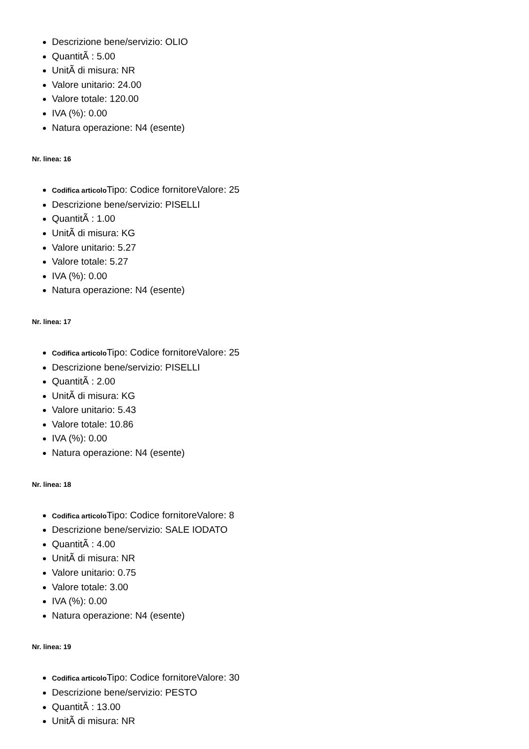Descrizione bene/servizio: OLIO
QuantitÃ : 5.00
UnitÃ di misura: NR
Valore unitario: 24.00
Valore totale: 120.00
IVA (%): 0.00
Natura operazione: N4 (esente)
Nr. linea: 16
Codifica articolo Tipo: Codice fornitoreValore: 25
Descrizione bene/servizio: PISELLI
QuantitÃ : 1.00
UnitÃ di misura: KG
Valore unitario: 5.27
Valore totale: 5.27
IVA (%): 0.00
Natura operazione: N4 (esente)
Nr. linea: 17
Codifica articolo Tipo: Codice fornitoreValore: 25
Descrizione bene/servizio: PISELLI
QuantitÃ : 2.00
UnitÃ di misura: KG
Valore unitario: 5.43
Valore totale: 10.86
IVA (%): 0.00
Natura operazione: N4 (esente)
Nr. linea: 18
Codifica articolo Tipo: Codice fornitoreValore: 8
Descrizione bene/servizio: SALE IODATO
QuantitÃ : 4.00
UnitÃ di misura: NR
Valore unitario: 0.75
Valore totale: 3.00
IVA (%): 0.00
Natura operazione: N4 (esente)
Nr. linea: 19
Codifica articolo Tipo: Codice fornitoreValore: 30
Descrizione bene/servizio: PESTO
QuantitÃ : 13.00
UnitÃ di misura: NR